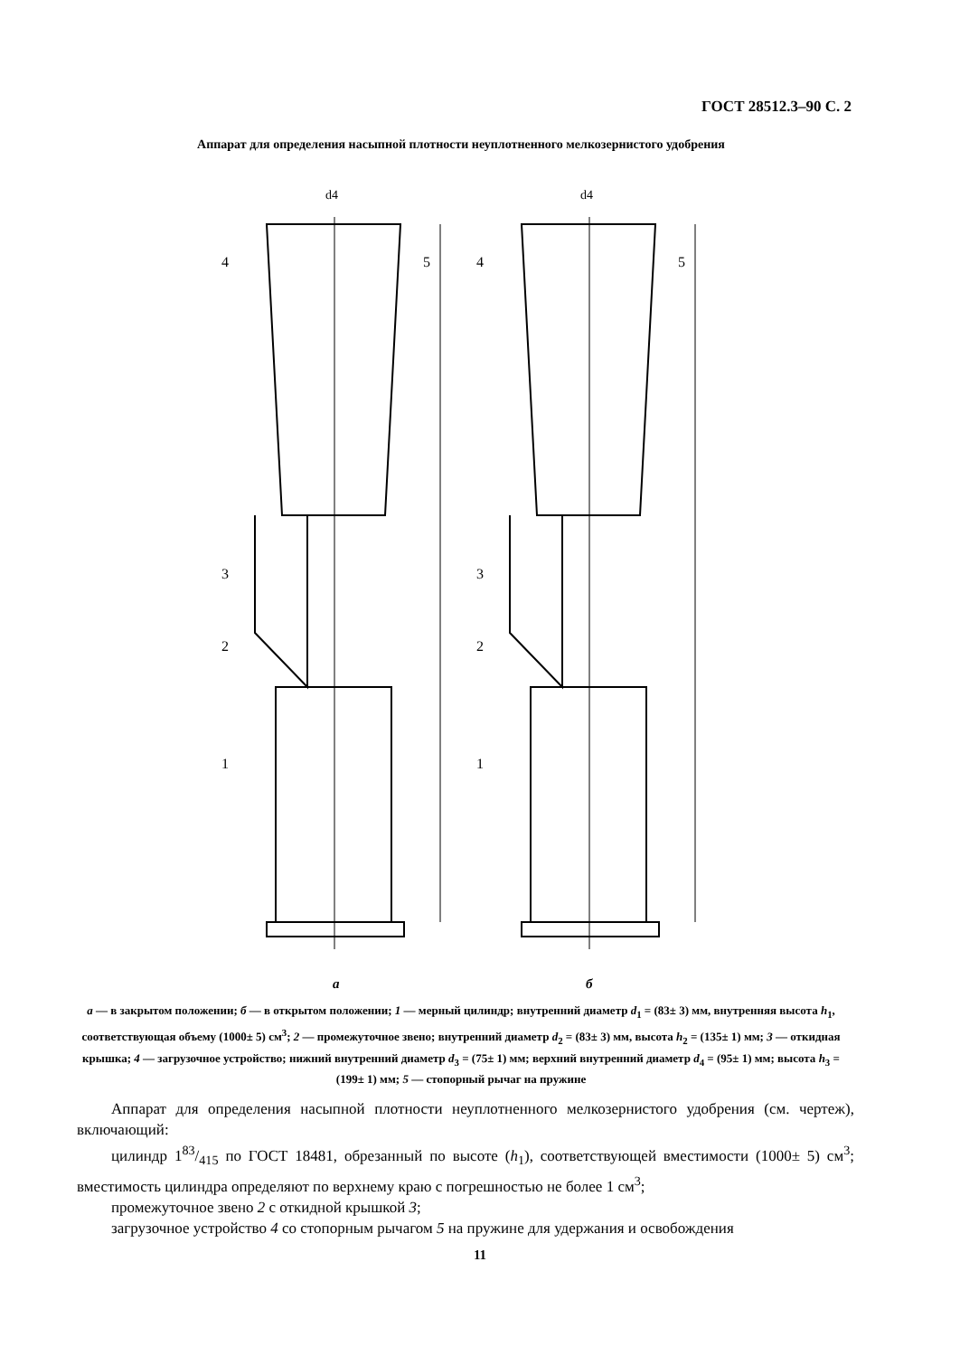ГОСТ 28512.3–90 С. 2
Аппарат для определения насыпной плотности неуплотненного мелкозернистого удобрения
d4
4
5
3
2
1
d4
4
5
3
2
1
а б
а — в закрытом положении; б — в открытом положении; 1 — мерный цилиндр; внутренний диаметр d<sub>1</sub> = (83± 3) мм, внутренняя высота h<sub>1</sub>, соответствующая объему (1000± 5) см<sup>3</sup>; 2 — промежуточное звено; внутренний диаметр d<sub>2</sub> = (83± 3) мм, высота h<sub>2</sub> = (135± 1) мм; 3 — откидная крышка; 4 — загрузочное устройство; нижний внутренний диаметр d<sub>3</sub> = (75± 1) мм; верхний внутренний диаметр d<sub>4</sub> = (95± 1) мм; высота h<sub>3</sub> = (199± 1) мм; 5 — стопорный рычаг на пружине
Аппарат для определения насыпной плотности неуплотненного мелкозернистого удобрения (см. чертеж), включающий:
цилиндр 183/415 по ГОСТ 18481, обрезанный по высоте (h<sub>1</sub>), соответствующей вместимости (1000± 5) см<sup>3</sup>; вместимость цилиндра определяют по верхнему краю с погрешностью не более 1 см<sup>3</sup>;
промежуточное звено 2 с откидной крышкой 3;
загрузочное устройство 4 со стопорным рычагом 5 на пружине для удержания и освобождения
11